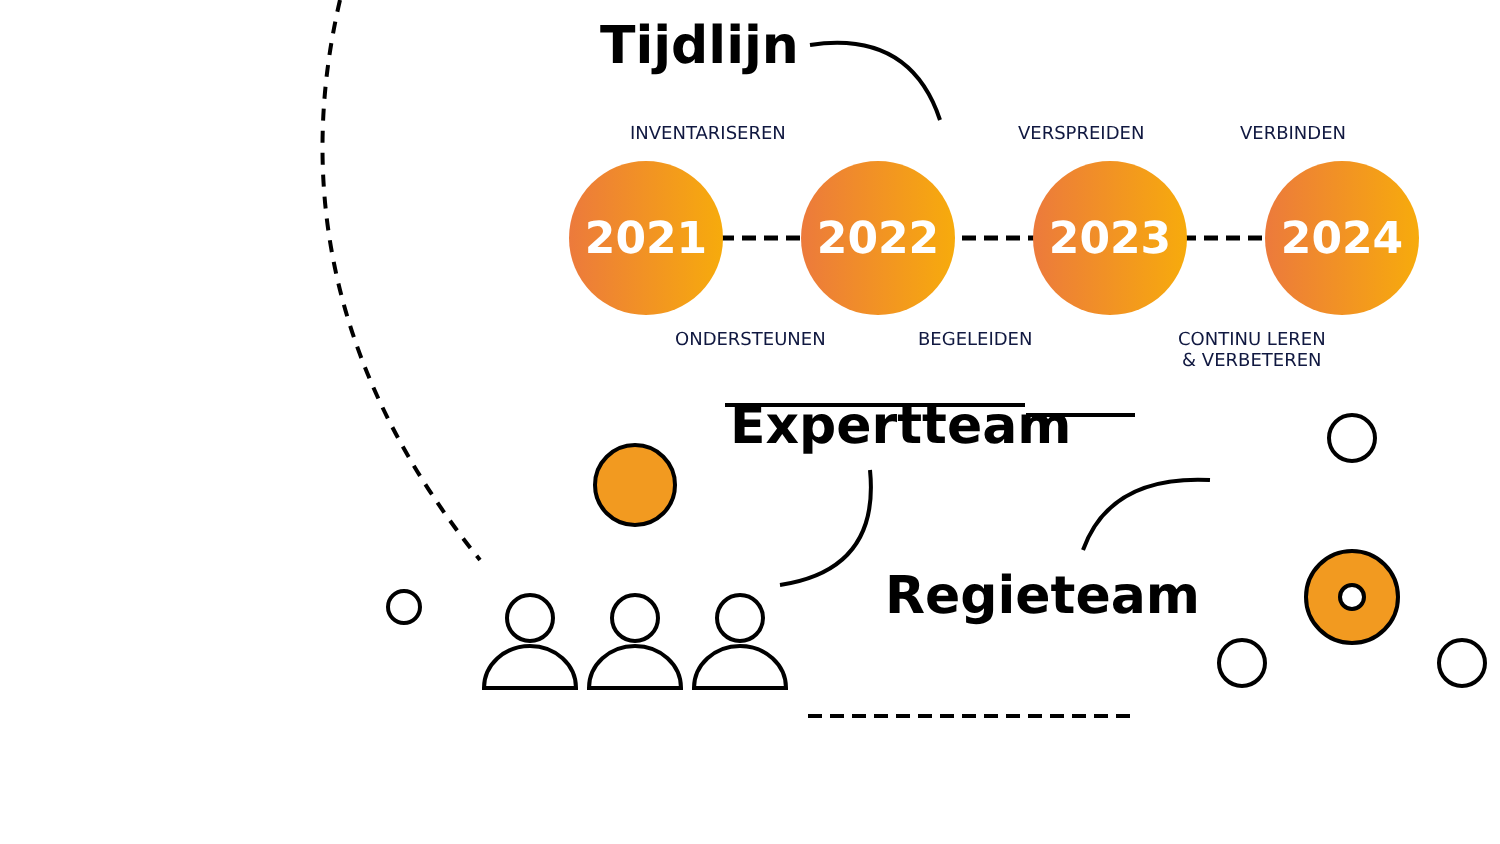Tijdlijn
INVENTARISEREN VERSPREIDEN VERBINDEN
2021 2022 2023 2024
ONDERSTEUNEN BEGELEIDEN
CONTINU LEREN
& VERBETEREN
Expertteam
Regieteam